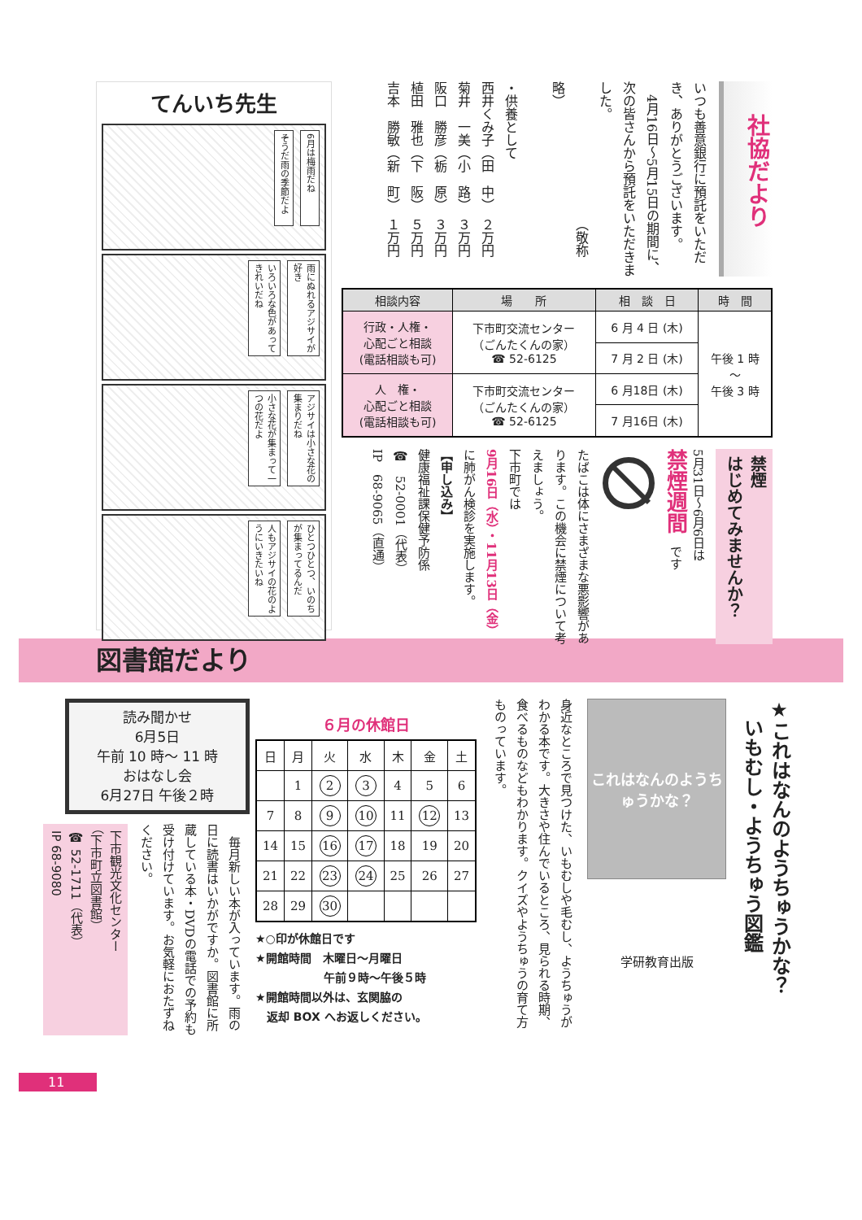社協だより
いつも善意銀行に預託をいただき、ありがとうございます。
　4月16日～5月15日の期間に、次の皆さんから預託をいただきました。
　　　　　　　　　　　（敬称略）
・供養として
西井くみ子（田　中）　２万円
菊井　一美（小　路）　３万円
阪口　勝彦（栃　原）　３万円
植田　雅也（下　阪）　５万円
吉本　勝敏（新　町）　１万円
| 相談内容 | 場 所 | 相 談 日 | 時 間 |
| --- | --- | --- | --- |
| 行政・人権・ 心配ごと相談 (電話相談も可) | 下市町交流センター （ごんたくんの家） ☎ 52-6125 | 6 月 4 日 (木) | 午後 1 時 ～ 午後 3 時 |
| | | 7 月 2 日 (木) | |
| 人 権・ 心配ごと相談 (電話相談も可) | 下市町交流センター （ごんたくんの家） ☎ 52-6125 | 6 月18日 (木) | |
| | | 7 月16日 (木) | |
禁煙
はじめてみませんか？
5月31日～6月6日は
禁煙週間　です
たばこは体にさまざまな悪影響があります。この機会に禁煙について考えましょう。
下市町では
9月16日（水）・11月13日（金）
に肺がん検診を実施します。
【申し込み】
健康福祉課保健予防係
☎　52-0001（代表）
IP　68-9065（直通）
てんいち先生
6月は梅雨だね そうだ雨の季節だよ
雨にぬれるアジサイが好き いろいろな色があってきれいだね
アジサイは小さな花の集まりだね 小さな花が集まって一つの花だよ
ひとつひとつ、いのちが集まってるんだ 人もアジサイの花のようにいきたいね
図書館だより
★これはなんのようちゅうかな？
　いもむし・ようちゅう図鑑
これはなんのようちゅうかな？
学研教育出版
身近なところで見つけた、いもむしや毛むし、ようちゅうがわかる本です。大きさや住んでいるところ、見られる時期、食べるものなどもわかります。クイズやようちゅうの育て方ものっています。
６月の休館日
| 日 | 月 | 火 | 水 | 木 | 金 | 土 |
| --- | --- | --- | --- | --- | --- | --- |
| | 1 | 2 | 3 | 4 | 5 | 6 |
| 7 | 8 | 9 | 10 | 11 | 12 | 13 |
| 14 | 15 | 16 | 17 | 18 | 19 | 20 |
| 21 | 22 | 23 | 24 | 25 | 26 | 27 |
| 28 | 29 | 30 | | | | |
★○印が休館日です
★開館時間　木曜日～月曜日
　　　　　　午前９時～午後５時
★開館時間以外は、玄関脇の
　返却 BOX へお返しください。
読み聞かせ
6月5日
午前 10 時～ 11 時
おはなし会
6月27日 午後２時
　毎月新しい本が入っています。雨の日に読書はいかがですか。図書館に所蔵している本・DVDの電話での予約も受け付けています。お気軽におたずねください。
下市観光文化センター
（下市町立図書館）
☎ 52-1711（代表）
IP 68-9080
11